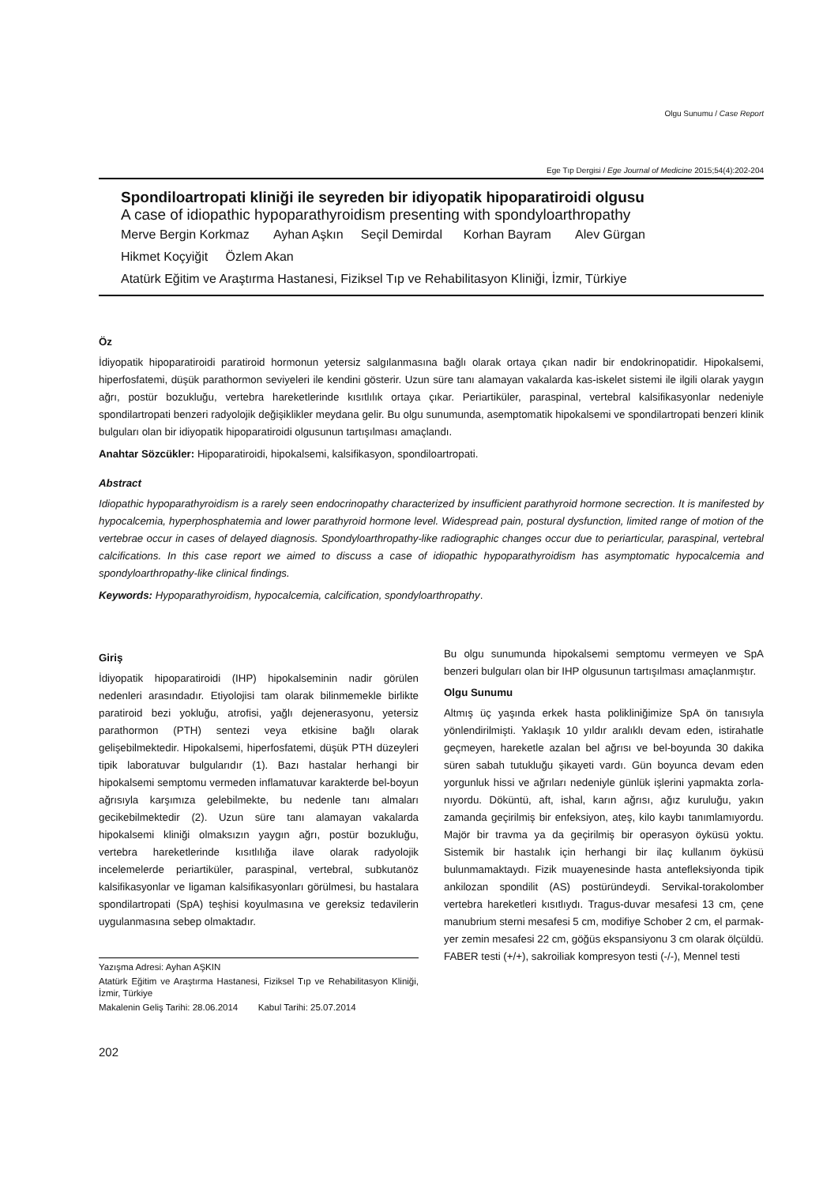Olgu Sunumu / Case Report
Ege Tıp Dergisi / Ege Journal of Medicine 2015;54(4):202-204
Spondiloartropati kliniği ile seyreden bir idiyopatik hipoparatiroidi olgusu
A case of idiopathic hypoparathyroidism presenting with spondyloarthropathy
Merve Bergin Korkmaz Ayhan Aşkın Seçil Demirdal Korhan Bayram Alev Gürgan
Hikmet Koçyiğit Özlem Akan
Atatürk Eğitim ve Araştırma Hastanesi, Fiziksel Tıp ve Rehabilitasyon Kliniği, İzmir, Türkiye
Öz
İdiyopatik hipoparatiroidi paratiroid hormonun yetersiz salgılanmasına bağlı olarak ortaya çıkan nadir bir endokrinopatidir. Hipokalsemi, hiperfosfatemi, düşük parathormon seviyeleri ile kendini gösterir. Uzun süre tanı alamayan vakalarda kas-iskelet sistemi ile ilgili olarak yaygın ağrı, postür bozukluğu, vertebra hareketlerinde kısıtlılık ortaya çıkar. Periartiküler, paraspinal, vertebral kalsifikasyonlar nedeniyle spondilartropati benzeri radyolojik değişiklikler meydana gelir. Bu olgu sunumunda, asemptomatik hipokalsemi ve spondilartropati benzeri klinik bulguları olan bir idiyopatik hipoparatiroidi olgusunun tartışılması amaçlandı.
Anahtar Sözcükler: Hipoparatiroidi, hipokalsemi, kalsifikasyon, spondiloartropati.
Abstract
Idiopathic hypoparathyroidism is a rarely seen endocrinopathy characterized by insufficient parathyroid hormone secrection. It is manifested by hypocalcemia, hyperphosphatemia and lower parathyroid hormone level. Widespread pain, postural dysfunction, limited range of motion of the vertebrae occur in cases of delayed diagnosis. Spondyloarthropathy-like radiographic changes occur due to periarticular, paraspinal, vertebral calcifications. In this case report we aimed to discuss a case of idiopathic hypoparathyroidism has asymptomatic hypocalcemia and spondyloarthropathy-like clinical findings.
Keywords: Hypoparathyroidism, hypocalcemia, calcification, spondyloarthropathy.
Giriş
İdiyopatik hipoparatiroidi (IHP) hipokalseminin nadir görülen nedenleri arasındadır. Etiyolojisi tam olarak bilinmemekle birlikte paratiroid bezi yokluğu, atrofisi, yağlı dejenerasyonu, yetersiz parathormon (PTH) sentezi veya etkisine bağlı olarak gelişebilmektedir. Hipokalsemi, hiperfosfatemi, düşük PTH düzeyleri tipik laboratuvar bulgularıdır (1). Bazı hastalar herhangi bir hipokalsemi semptomu vermeden inflamatuvar karakterde bel-boyun ağrısıyla karşımıza gelebilmekte, bu nedenle tanı almaları gecikebilmektedir (2). Uzun süre tanı alamayan vakalarda hipokalsemi kliniği olmaksızın yaygın ağrı, postür bozukluğu, vertebra hareketlerinde kısıtlılığa ilave olarak radyolojik incelemelerde periartiküler, paraspinal, vertebral, subkutanöz kalsifikasyonlar ve ligaman kalsifikasyonları görülmesi, bu hastalara spondilartropati (SpA) teşhisi koyulmasına ve gereksiz tedavilerin uygulanmasına sebep olmaktadır.
Yazışma Adresi: Ayhan AŞKIN
Atatürk Eğitim ve Araştırma Hastanesi, Fiziksel Tıp ve Rehabilitasyon Kliniği, İzmir, Türkiye
Makalenin Geliş Tarihi: 28.06.2014 Kabul Tarihi: 25.07.2014
Bu olgu sunumunda hipokalsemi semptomu vermeyen ve SpA benzeri bulguları olan bir IHP olgusunun tartışılması amaçlanmıştır.
Olgu Sunumu
Altmış üç yaşında erkek hasta polikliniğimize SpA ön tanısıyla yönlendirilmişti. Yaklaşık 10 yıldır aralıklı devam eden, istirahatle geçmeyen, hareketle azalan bel ağrısı ve bel-boyunda 30 dakika süren sabah tutukluğu şikayeti vardı. Gün boyunca devam eden yorgunluk hissi ve ağrıları nedeniyle günlük işlerini yapmakta zorla-nıyordu. Döküntü, aft, ishal, karın ağrısı, ağız kuruluğu, yakın zamanda geçirilmiş bir enfeksiyon, ateş, kilo kaybı tanımlamıyordu. Majör bir travma ya da geçirilmiş bir operasyon öyküsü yoktu. Sistemik bir hastalık için herhangi bir ilaç kullanım öyküsü bulunmamaktaydı. Fizik muayenesinde hasta antefleksiyonda tipik ankilozan spondilit (AS) postüründeydi. Servikal-torakolomber vertebra hareketleri kısıtlıydı. Tragus-duvar mesafesi 13 cm, çene manubrium sterni mesafesi 5 cm, modifiye Schober 2 cm, el parmak-yer zemin mesafesi 22 cm, göğüs ekspansiyonu 3 cm olarak ölçüldü. FABER testi (+/+), sakroiliak kompresyon testi (-/-), Mennel testi
202